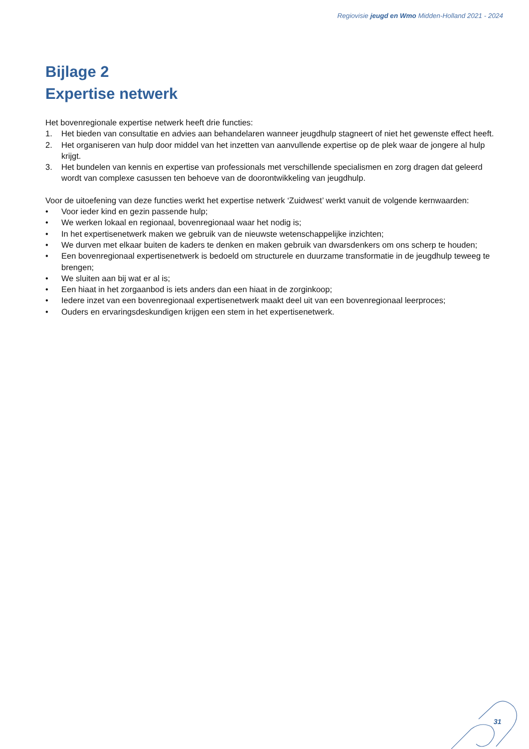Regiovisie jeugd en Wmo Midden-Holland 2021 - 2024
Bijlage 2
Expertise netwerk
Het bovenregionale expertise netwerk heeft drie functies:
1. Het bieden van consultatie en advies aan behandelaren wanneer jeugdhulp stagneert of niet het gewenste effect heeft.
2. Het organiseren van hulp door middel van het inzetten van aanvullende expertise op de plek waar de jongere al hulp krijgt.
3. Het bundelen van kennis en expertise van professionals met verschillende specialismen en zorg dragen dat geleerd wordt van complexe casussen ten behoeve van de doorontwikkeling van jeugdhulp.
Voor de uitoefening van deze functies werkt het expertise netwerk ‘Zuidwest’ werkt vanuit de volgende kernwaarden:
• Voor ieder kind en gezin passende hulp;
• We werken lokaal en regionaal, bovenregionaal waar het nodig is;
• In het expertisenetwerk maken we gebruik van de nieuwste wetenschappelijke inzichten;
• We durven met elkaar buiten de kaders te denken en maken gebruik van dwarsdenkers om ons scherp te houden;
• Een bovenregionaal expertisenetwerk is bedoeld om structurele en duurzame transformatie in de jeugdhulp teweeg te brengen;
• We sluiten aan bij wat er al is;
• Een hiaat in het zorgaanbod is iets anders dan een hiaat in de zorginkoop;
• Iedere inzet van een bovenregionaal expertisenetwerk maakt deel uit van een bovenregionaal leerproces;
• Ouders en ervaringsdeskundigen krijgen een stem in het expertisenetwerk.
31